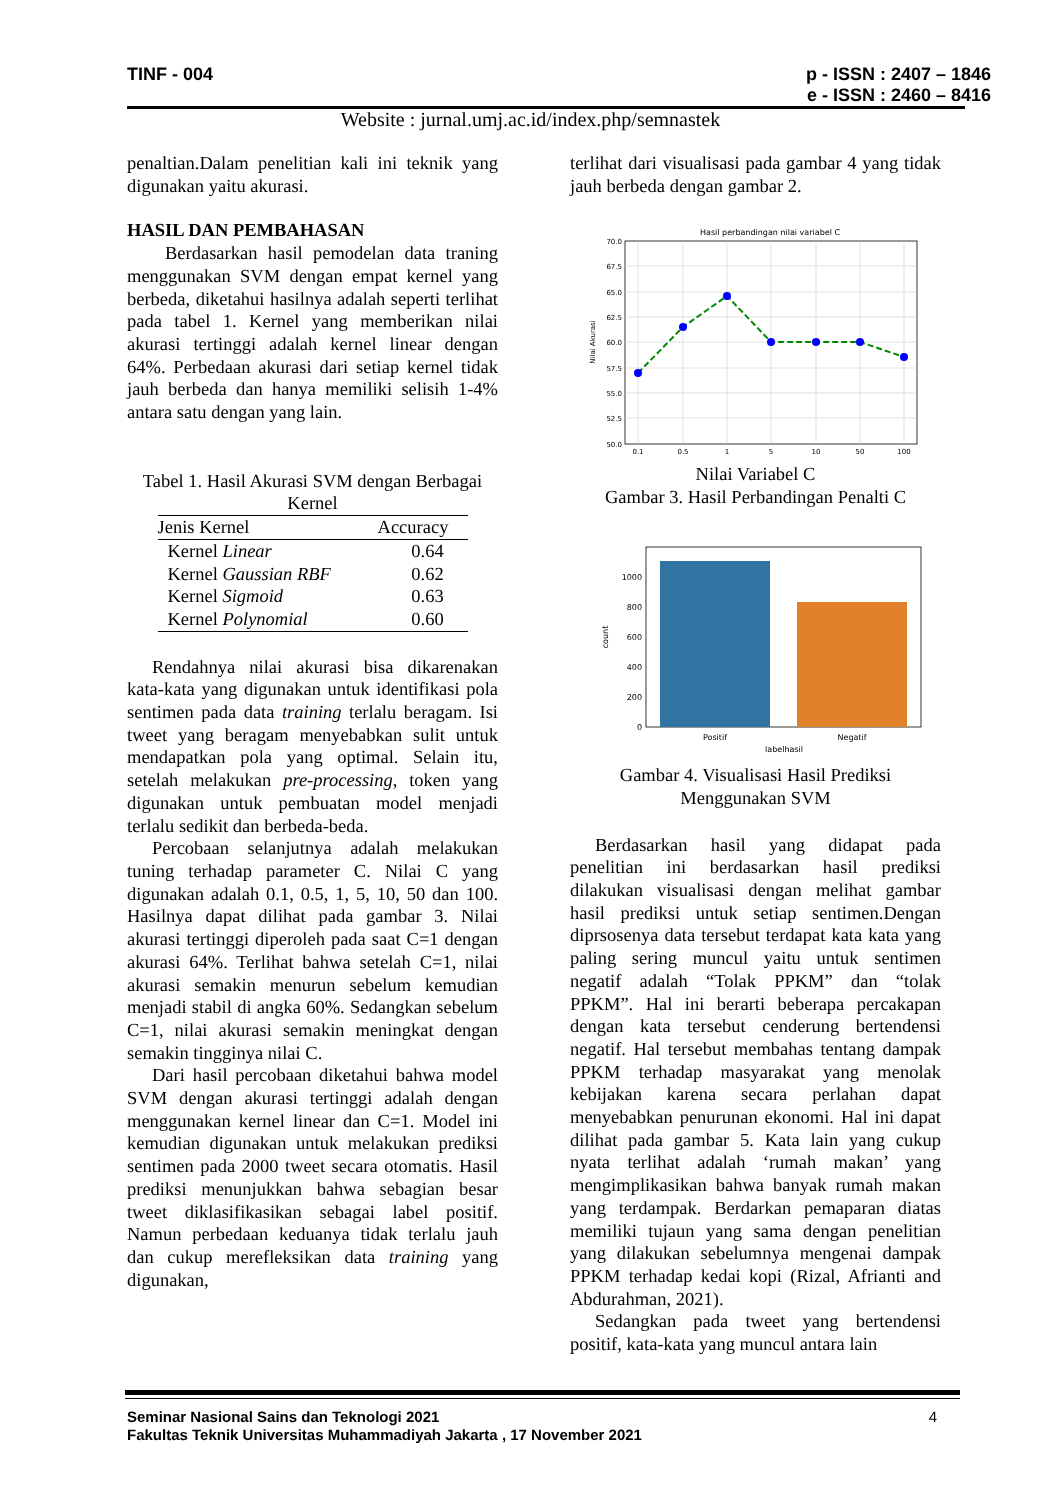TINF - 004
p - ISSN : 2407 – 1846
e - ISSN : 2460 – 8416
Website : jurnal.umj.ac.id/index.php/semnastek
penaltian.Dalam penelitian kali ini teknik yang digunakan yaitu akurasi.
HASIL DAN PEMBAHASAN
Berdasarkan hasil pemodelan data traning menggunakan SVM dengan empat kernel yang berbeda, diketahui hasilnya adalah seperti terlihat pada tabel 1. Kernel yang memberikan nilai akurasi tertinggi adalah kernel linear dengan 64%. Perbedaan akurasi dari setiap kernel tidak jauh berbeda dan hanya memiliki selisih 1-4% antara satu dengan yang lain.
Tabel 1. Hasil Akurasi SVM dengan Berbagai Kernel
| Jenis Kernel | Accuracy |
| --- | --- |
| Kernel Linear | 0.64 |
| Kernel Gaussian RBF | 0.62 |
| Kernel Sigmoid | 0.63 |
| Kernel Polynomial | 0.60 |
Rendahnya nilai akurasi bisa dikarenakan kata-kata yang digunakan untuk identifikasi pola sentimen pada data training terlalu beragam. Isi tweet yang beragam menyebabkan sulit untuk mendapatkan pola yang optimal. Selain itu, setelah melakukan pre-processing, token yang digunakan untuk pembuatan model menjadi terlalu sedikit dan berbeda-beda.
Percobaan selanjutnya adalah melakukan tuning terhadap parameter C. Nilai C yang digunakan adalah 0.1, 0.5, 1, 5, 10, 50 dan 100. Hasilnya dapat dilihat pada gambar 3. Nilai akurasi tertinggi diperoleh pada saat C=1 dengan akurasi 64%. Terlihat bahwa setelah C=1, nilai akurasi semakin menurun sebelum kemudian menjadi stabil di angka 60%. Sedangkan sebelum C=1, nilai akurasi semakin meningkat dengan semakin tingginya nilai C.
Dari hasil percobaan diketahui bahwa model SVM dengan akurasi tertinggi adalah dengan menggunakan kernel linear dan C=1. Model ini kemudian digunakan untuk melakukan prediksi sentimen pada 2000 tweet secara otomatis. Hasil prediksi menunjukkan bahwa sebagian besar tweet diklasifikasikan sebagai label positif. Namun perbedaan keduanya tidak terlalu jauh dan cukup merefleksikan data training yang digunakan,
terlihat dari visualisasi pada gambar 4 yang tidak jauh berbeda dengan gambar 2.
Hasil perbandingan nilai variabel C
70.0
67.5
65.0
62.5
60.0
57.5
55.0
52.5
50.0
0.1
0.5
1
5
10
50
100
Nilai Akurasi
Nilai Variabel C
Gambar 3. Hasil Perbandingan Penalti C
0
200
400
600
800
1000
Positif
Negatif
labelhasil
count
Gambar 4. Visualisasi Hasil Prediksi Menggunakan SVM
Berdasarkan hasil yang didapat pada penelitian ini berdasarkan hasil prediksi dilakukan visualisasi dengan melihat gambar hasil prediksi untuk setiap sentimen.Dengan diprsosenya data tersebut terdapat kata kata yang paling sering muncul yaitu untuk sentimen negatif adalah “Tolak PPKM” dan “tolak PPKM”. Hal ini berarti beberapa percakapan dengan kata tersebut cenderung bertendensi negatif. Hal tersebut membahas tentang dampak PPKM terhadap masyarakat yang menolak kebijakan karena secara perlahan dapat menyebabkan penurunan ekonomi. Hal ini dapat dilihat pada gambar 5. Kata lain yang cukup nyata terlihat adalah ‘rumah makan’ yang mengimplikasikan bahwa banyak rumah makan yang terdampak. Berdarkan pemaparan diatas memiliki tujaun yang sama dengan penelitian yang dilakukan sebelumnya mengenai dampak PPKM terhadap kedai kopi (Rizal, Afrianti and Abdurahman, 2021).
Sedangkan pada tweet yang bertendensi positif, kata-kata yang muncul antara lain
4 Seminar Nasional Sains dan Teknologi 2021
Fakultas Teknik Universitas Muhammadiyah Jakarta , 17 November 2021